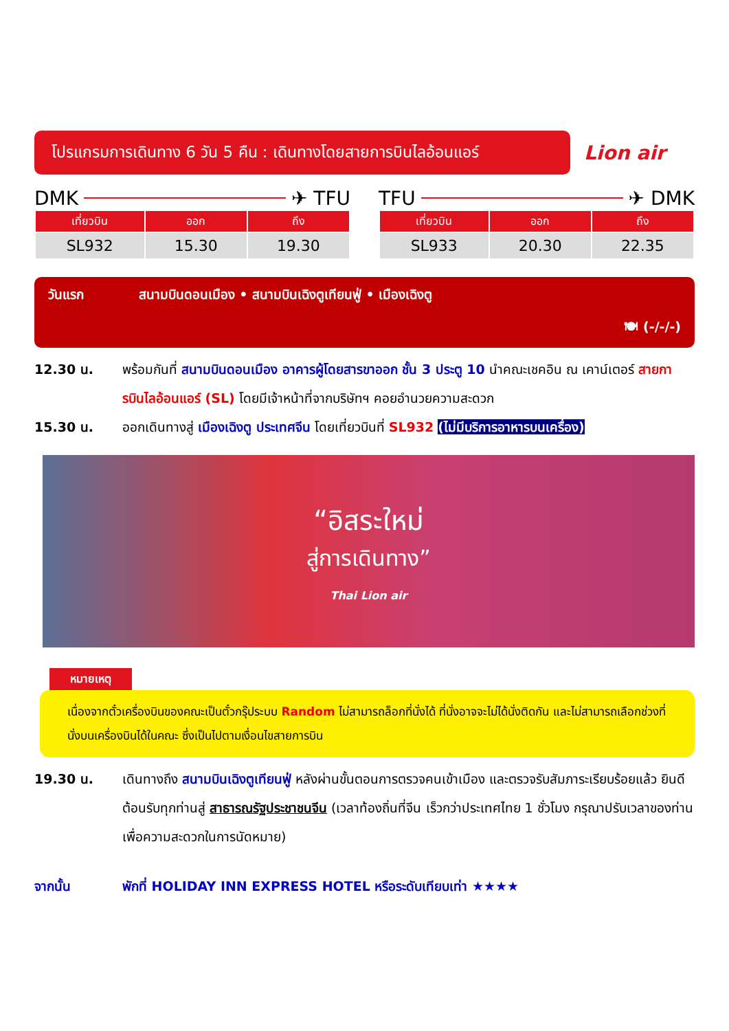โปรแกรมการเดินทาง 6 วัน 5 คืน : เดินทางโดยสายการบินไลอ้อนแอร์
Lion air
DMK ✈ TFU
| เที่ยวบิน | ออก | ถึง |
| --- | --- | --- |
| SL932 | 15.30 | 19.30 |
TFU ✈ DMK
| เที่ยวบิน | ออก | ถึง |
| --- | --- | --- |
| SL933 | 20.30 | 22.35 |
วันแรก สนามบินดอนเมือง • สนามบินเฉิงตูเทียนฟู่ • เมืองเฉิงตู
🍽 (-/-/-)
12.30 น. พร้อมกันที่ สนามบินดอนเมือง อาคารผู้โดยสารขาออก ชั้น 3 ประตู 10 นำคณะเชคอิน ณ เคาน์เตอร์ สายการบินไลอ้อนแอร์ (SL) โดยมีเจ้าหน้าที่จากบริษัทฯ คอยอำนวยความสะดวก
15.30 น. ออกเดินทางสู่ เมืองเฉิงตู ประเทศจีน โดยเที่ยวบินที่ SL932 (ไม่มีบริการอาหารบนเครื่อง)
“อิสระใหม่
สู่การเดินทาง”
Thai Lion air
หมายเหตุ
เนื่องจากตั๋วเครื่องบินของคณะเป็นตั๋วกรุ๊ประบบ Random ไม่สามารถล็อกที่นั่งได้ ที่นั่งอาจจะไม่ได้นั่งติดกัน และไม่สามารถเลือกช่วงที่นั่งบนเครื่องบินได้ในคณะ ซึ่งเป็นไปตามเงื่อนไขสายการบิน
19.30 น. เดินทางถึง สนามบินเฉิงตูเทียนฟู่ หลังผ่านขั้นตอนการตรวจคนเข้าเมือง และตรวจรับสัมภาระเรียบร้อยแล้ว ยินดีต้อนรับทุกท่านสู่ สาธารณรัฐประชาชนจีน (เวลาท้องถิ่นที่จีน เร็วกว่าประเทศไทย 1 ชั่วโมง กรุณาปรับเวลาของท่านเพื่อความสะดวกในการนัดหมาย)
จากนั้น พักที่ HOLIDAY INN EXPRESS HOTEL หรือระดับเทียบเท่า ★★★★